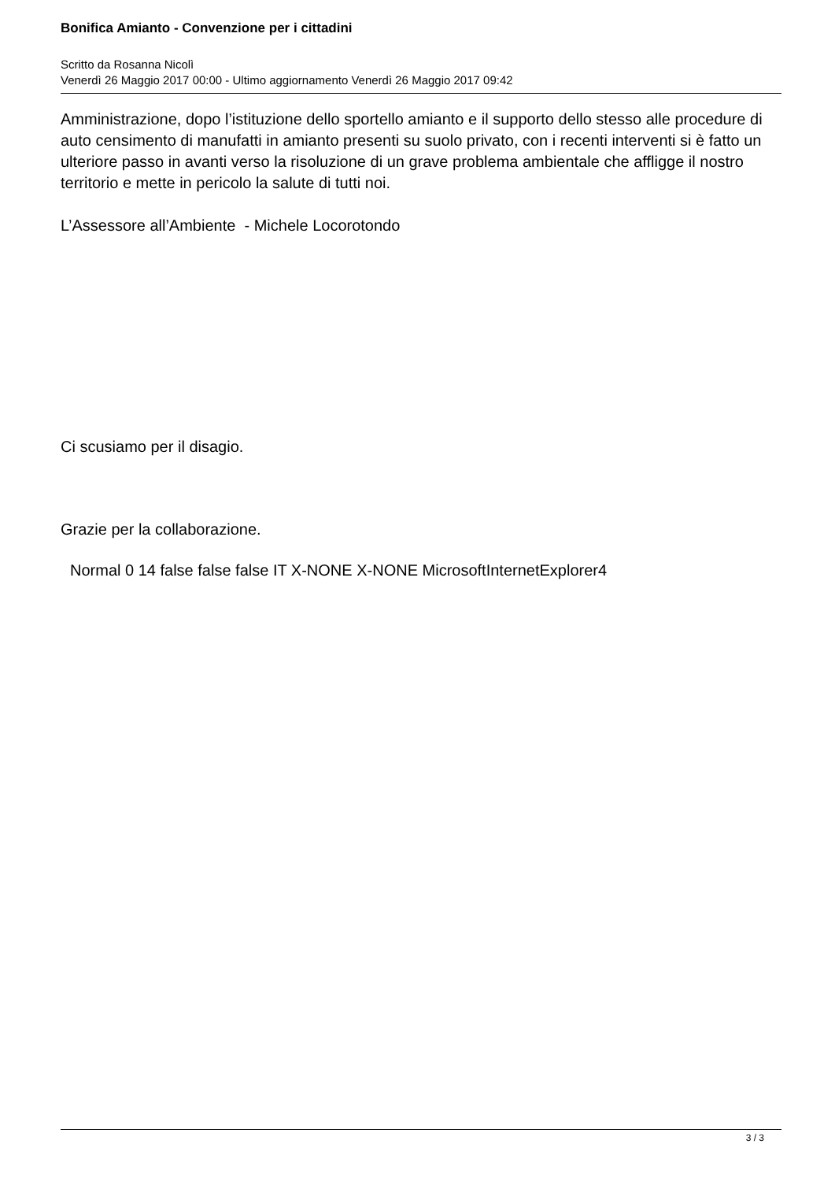Bonifica Amianto - Convenzione per i cittadini
Scritto da Rosanna Nicolì
Venerdì 26 Maggio 2017 00:00 - Ultimo aggiornamento Venerdì 26 Maggio 2017 09:42
Amministrazione, dopo l’istituzione dello sportello amianto e il supporto dello stesso alle procedure di auto censimento di manufatti in amianto presenti su suolo privato, con i recenti interventi si è fatto un ulteriore passo in avanti verso la risoluzione di un grave problema ambientale che affligge il nostro territorio e mette in pericolo la salute di tutti noi.
L’Assessore all’Ambiente - Michele Locorotondo
Ci scusiamo per il disagio.
Grazie per la collaborazione.
Normal 0 14 false false false IT X-NONE X-NONE MicrosoftInternetExplorer4
3 / 3